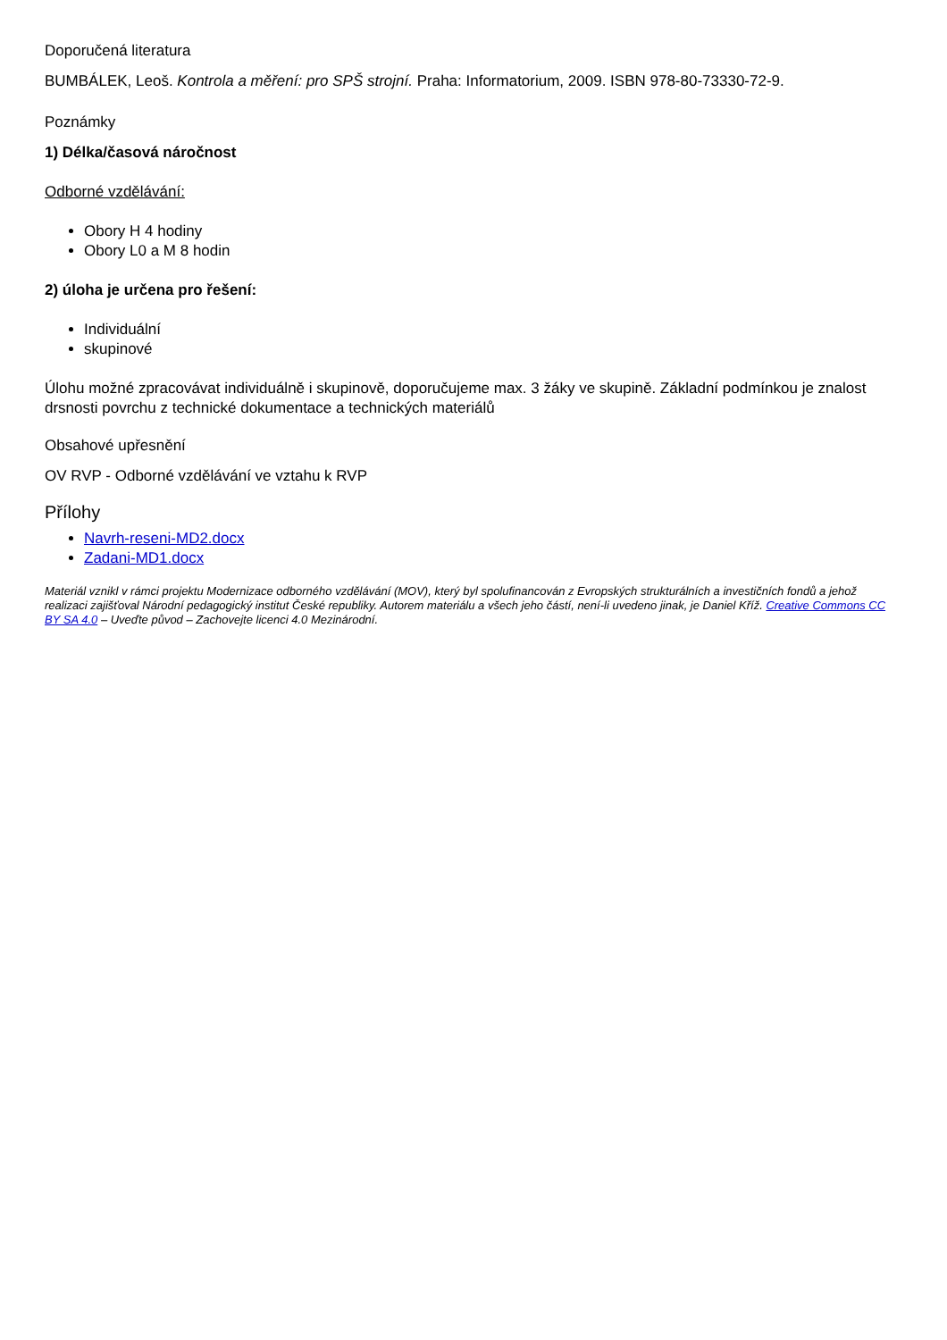Doporučená literatura
BUMBÁLEK, Leoš. Kontrola a měření: pro SPŠ strojní. Praha: Informatorium, 2009. ISBN 978-80-73330-72-9.
Poznámky
1) Délka/časová náročnost
Odborné vzdělávání:
Obory H 4 hodiny
Obory L0 a M 8 hodin
2) úloha je určena pro řešení:
Individuální
skupinové
Úlohu možné zpracovávat individuálně i skupinově, doporučujeme max. 3 žáky ve skupině. Základní podmínkou je znalost drsnosti povrchu z technické dokumentace a technických materiálů
Obsahové upřesnění
OV RVP - Odborné vzdělávání ve vztahu k RVP
Přílohy
Navrh-reseni-MD2.docx
Zadani-MD1.docx
Materiál vznikl v rámci projektu Modernizace odborného vzdělávání (MOV), který byl spolufinancován z Evropských strukturálních a investičních fondů a jehož realizaci zajišťoval Národní pedagogický institut České republiky. Autorem materiálu a všech jeho částí, není-li uvedeno jinak, je Daniel Kříž. Creative Commons CC BY SA 4.0 – Uveďte původ – Zachovejte licenci 4.0 Mezinárodní.